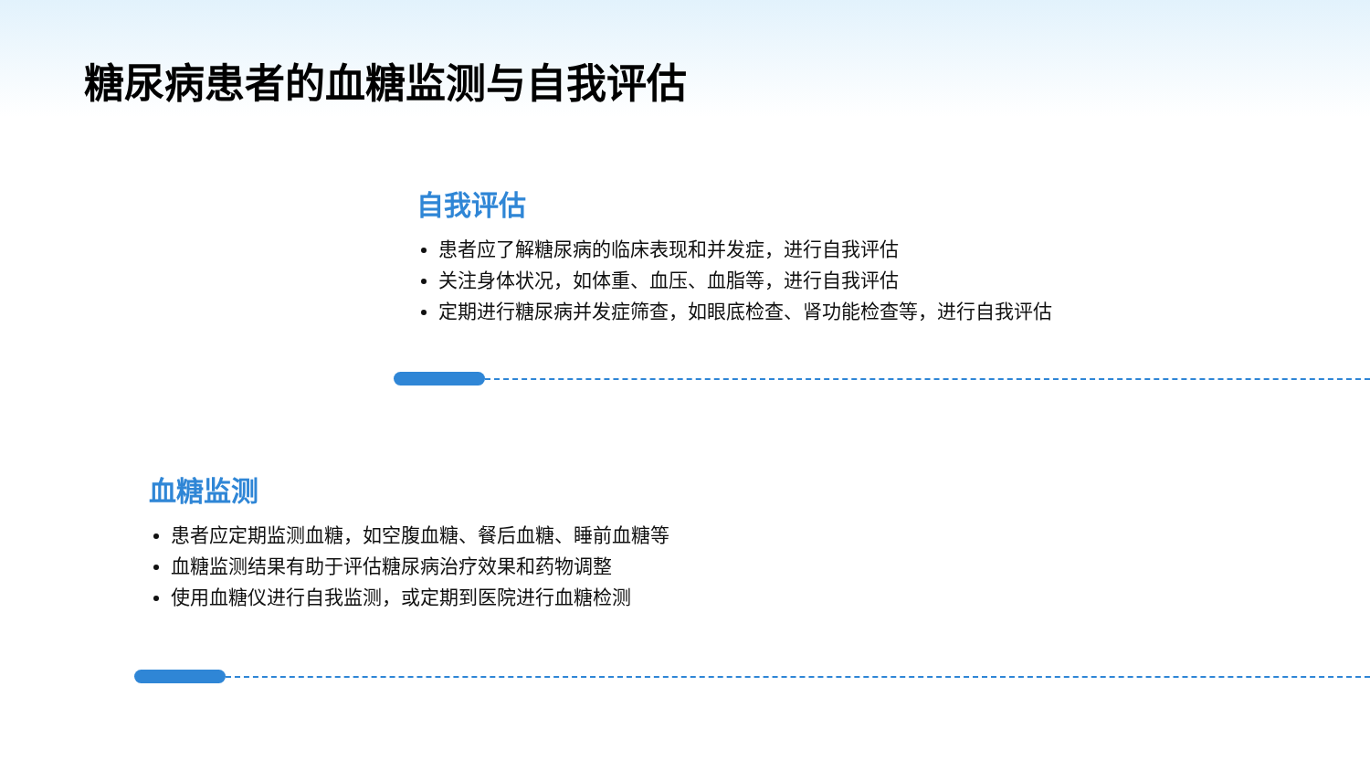糖尿病患者的血糖监测与自我评估
自我评估
患者应了解糖尿病的临床表现和并发症，进行自我评估
关注身体状况，如体重、血压、血脂等，进行自我评估
定期进行糖尿病并发症筛查，如眼底检查、肾功能检查等，进行自我评估
血糖监测
患者应定期监测血糖，如空腹血糖、餐后血糖、睡前血糖等
血糖监测结果有助于评估糖尿病治疗效果和药物调整
使用血糖仪进行自我监测，或定期到医院进行血糖检测